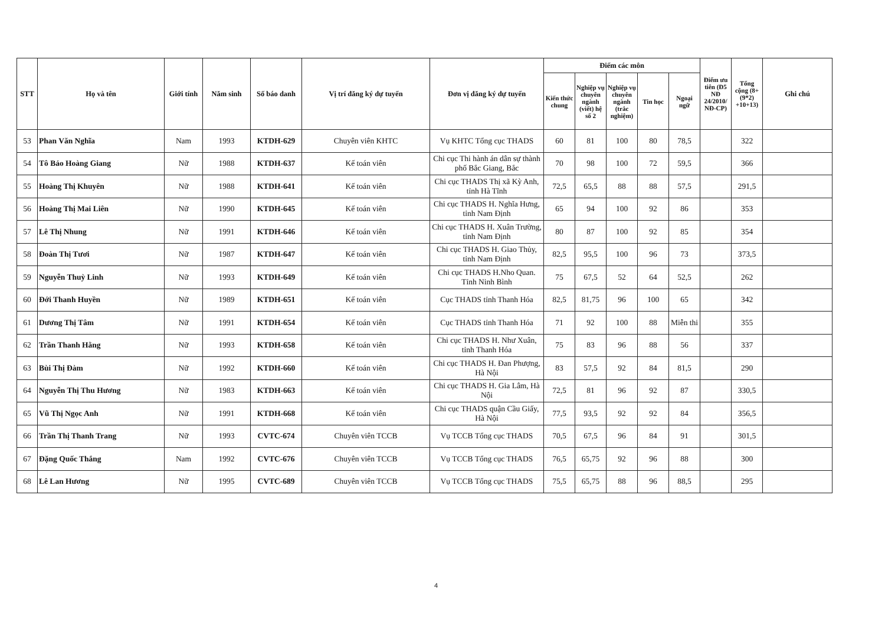| STT | Họ và tên | Giới tính | Năm sinh | Số báo danh | Vị trí đăng ký dự tuyển | Đơn vị đăng ký dự tuyển | Điểm các môn | | | | | Điểm ưu tiên (Đ5 NĐ 24/2010/ NĐ-CP) | Tổng cộng (8+(9*2) +10+13) | Ghi chú |
| --- | --- | --- | --- | --- | --- | --- | --- | --- | --- | --- | --- | --- | --- | --- |
| | | | | | | | Kiến thức chung | Nghiệp vụ chuyên ngành (viết) hệ số 2 | Nghiệp vụ chuyên ngành (trắc nghiệm) | Tin học | Ngoại ngữ | | | |
| 53 | Phan Văn Nghĩa | Nam | 1993 | KTDH-629 | Chuyên viên KHTC | Vụ KHTC Tổng cục THADS | 60 | 81 | 100 | 80 | 78,5 | | 322 | |
| 54 | Tô Bảo Hoàng Giang | Nữ | 1988 | KTDH-637 | Kế toán viên | Chi cục Thi hành án dân sự thành phố Bắc Giang, Bắc | 70 | 98 | 100 | 72 | 59,5 | | 366 | |
| 55 | Hoàng Thị Khuyên | Nữ | 1988 | KTDH-641 | Kế toán viên | Chi cục THADS Thị xã Kỳ Anh, tỉnh Hà Tĩnh | 72,5 | 65,5 | 88 | 88 | 57,5 | | 291,5 | |
| 56 | Hoàng Thị Mai Liên | Nữ | 1990 | KTDH-645 | Kế toán viên | Chi cục THADS H. Nghĩa Hưng, tỉnh Nam Định | 65 | 94 | 100 | 92 | 86 | | 353 | |
| 57 | Lê Thị Nhung | Nữ | 1991 | KTDH-646 | Kế toán viên | Chi cục THADS H. Xuân Trường, tỉnh Nam Định | 80 | 87 | 100 | 92 | 85 | | 354 | |
| 58 | Đoàn Thị Tươi | Nữ | 1987 | KTDH-647 | Kế toán viên | Chi cục THADS H. Giao Thủy, tỉnh Nam Định | 82,5 | 95,5 | 100 | 96 | 73 | | 373,5 | |
| 59 | Nguyễn Thuỳ Linh | Nữ | 1993 | KTDH-649 | Kế toán viên | Chi cục THADS H.Nho Quan. Tỉnh Ninh Bình | 75 | 67,5 | 52 | 64 | 52,5 | | 262 | |
| 60 | Đới Thanh Huyền | Nữ | 1989 | KTDH-651 | Kế toán viên | Cục THADS tỉnh Thanh Hóa | 82,5 | 81,75 | 96 | 100 | 65 | | 342 | |
| 61 | Dương Thị Tâm | Nữ | 1991 | KTDH-654 | Kế toán viên | Cục THADS tỉnh Thanh Hóa | 71 | 92 | 100 | 88 | Miễn thi | | 355 | |
| 62 | Trần Thanh Hằng | Nữ | 1993 | KTDH-658 | Kế toán viên | Chi cục THADS H. Như Xuân, tỉnh Thanh Hóa | 75 | 83 | 96 | 88 | 56 | | 337 | |
| 63 | Bùi Thị Đàm | Nữ | 1992 | KTDH-660 | Kế toán viên | Chi cục THADS H. Đan Phượng, Hà Nội | 83 | 57,5 | 92 | 84 | 81,5 | | 290 | |
| 64 | Nguyễn Thị Thu Hương | Nữ | 1983 | KTDH-663 | Kế toán viên | Chi cục THADS H. Gia Lâm, Hà Nội | 72,5 | 81 | 96 | 92 | 87 | | 330,5 | |
| 65 | Vũ Thị Ngọc Anh | Nữ | 1991 | KTDH-668 | Kế toán viên | Chi cục THADS quận Cầu Giấy, Hà Nội | 77,5 | 93,5 | 92 | 92 | 84 | | 356,5 | |
| 66 | Trần Thị Thanh Trang | Nữ | 1993 | CVTC-674 | Chuyên viên TCCB | Vụ TCCB Tổng cục THADS | 70,5 | 67,5 | 96 | 84 | 91 | | 301,5 | |
| 67 | Đặng Quốc Thắng | Nam | 1992 | CVTC-676 | Chuyên viên TCCB | Vụ TCCB Tổng cục THADS | 76,5 | 65,75 | 92 | 96 | 88 | | 300 | |
| 68 | Lê Lan Hương | Nữ | 1995 | CVTC-689 | Chuyên viên TCCB | Vụ TCCB Tổng cục THADS | 75,5 | 65,75 | 88 | 96 | 88,5 | | 295 | |
4